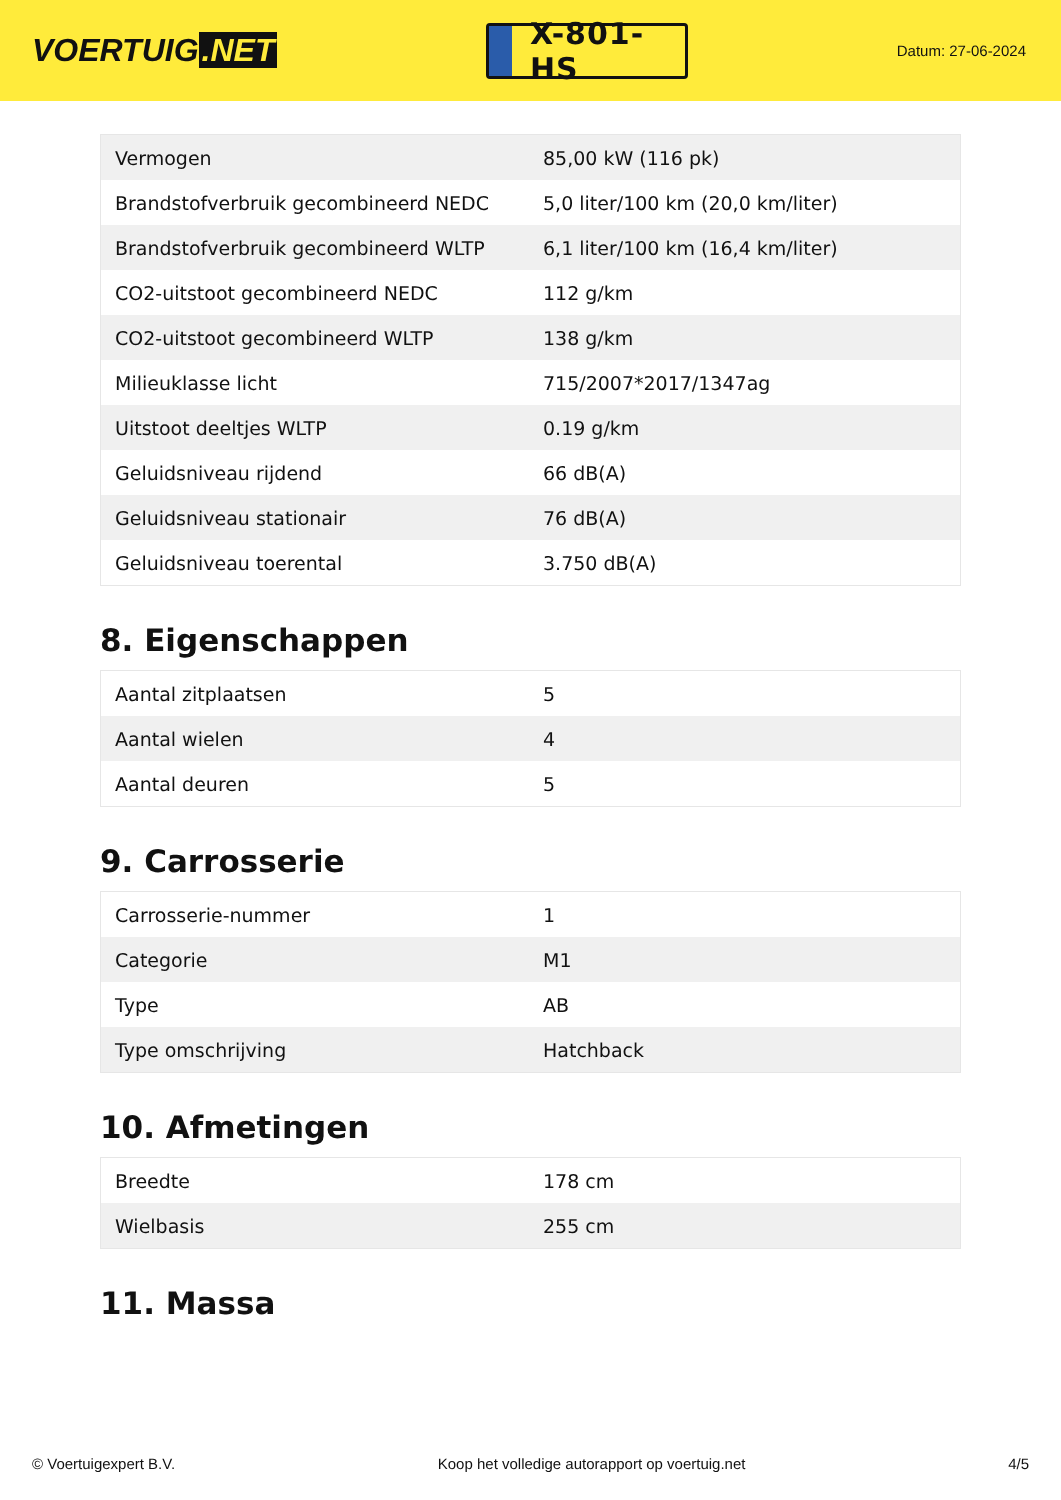VOERTUIG.NET
X-801-HS
Datum: 27-06-2024
| Vermogen | 85,00 kW (116 pk) |
| Brandstofverbruik gecombineerd NEDC | 5,0 liter/100 km (20,0 km/liter) |
| Brandstofverbruik gecombineerd WLTP | 6,1 liter/100 km (16,4 km/liter) |
| CO2-uitstoot gecombineerd NEDC | 112 g/km |
| CO2-uitstoot gecombineerd WLTP | 138 g/km |
| Milieuklasse licht | 715/2007*2017/1347ag |
| Uitstoot deeltjes WLTP | 0.19 g/km |
| Geluidsniveau rijdend | 66 dB(A) |
| Geluidsniveau stationair | 76 dB(A) |
| Geluidsniveau toerental | 3.750 dB(A) |
8. Eigenschappen
| Aantal zitplaatsen | 5 |
| Aantal wielen | 4 |
| Aantal deuren | 5 |
9. Carrosserie
| Carrosserie-nummer | 1 |
| Categorie | M1 |
| Type | AB |
| Type omschrijving | Hatchback |
10. Afmetingen
| Breedte | 178 cm |
| Wielbasis | 255 cm |
11. Massa
© Voertuigexpert B.V. Koop het volledige autorapport op voertuig.net 4/5